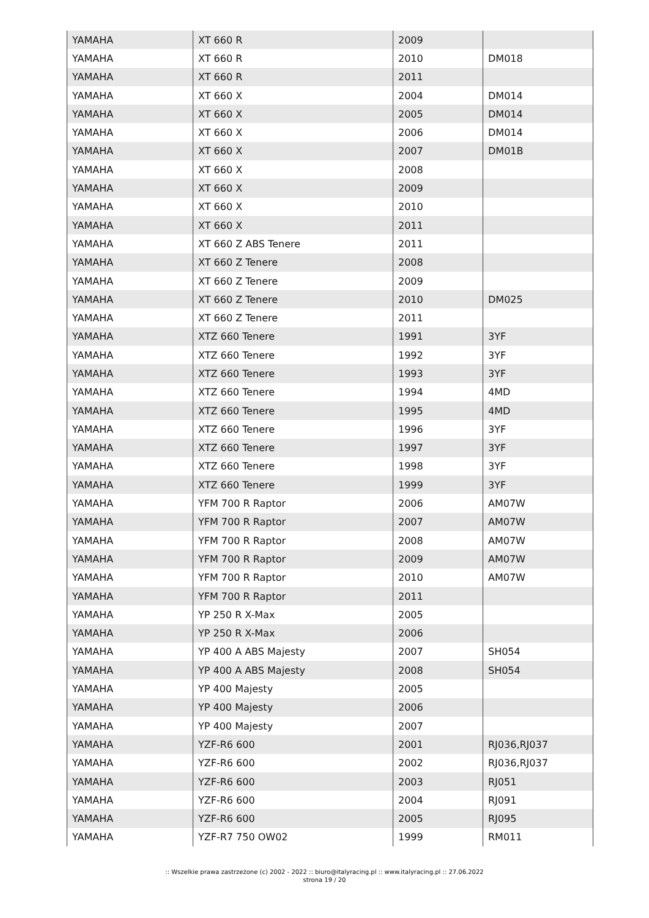| YAMAHA | XT 660 R | 2009 | |
| YAMAHA | XT 660 R | 2010 | DM018 |
| YAMAHA | XT 660 R | 2011 | |
| YAMAHA | XT 660 X | 2004 | DM014 |
| YAMAHA | XT 660 X | 2005 | DM014 |
| YAMAHA | XT 660 X | 2006 | DM014 |
| YAMAHA | XT 660 X | 2007 | DM01B |
| YAMAHA | XT 660 X | 2008 | |
| YAMAHA | XT 660 X | 2009 | |
| YAMAHA | XT 660 X | 2010 | |
| YAMAHA | XT 660 X | 2011 | |
| YAMAHA | XT 660 Z ABS Tenere | 2011 | |
| YAMAHA | XT 660 Z Tenere | 2008 | |
| YAMAHA | XT 660 Z Tenere | 2009 | |
| YAMAHA | XT 660 Z Tenere | 2010 | DM025 |
| YAMAHA | XT 660 Z Tenere | 2011 | |
| YAMAHA | XTZ 660 Tenere | 1991 | 3YF |
| YAMAHA | XTZ 660 Tenere | 1992 | 3YF |
| YAMAHA | XTZ 660 Tenere | 1993 | 3YF |
| YAMAHA | XTZ 660 Tenere | 1994 | 4MD |
| YAMAHA | XTZ 660 Tenere | 1995 | 4MD |
| YAMAHA | XTZ 660 Tenere | 1996 | 3YF |
| YAMAHA | XTZ 660 Tenere | 1997 | 3YF |
| YAMAHA | XTZ 660 Tenere | 1998 | 3YF |
| YAMAHA | XTZ 660 Tenere | 1999 | 3YF |
| YAMAHA | YFM 700 R Raptor | 2006 | AM07W |
| YAMAHA | YFM 700 R Raptor | 2007 | AM07W |
| YAMAHA | YFM 700 R Raptor | 2008 | AM07W |
| YAMAHA | YFM 700 R Raptor | 2009 | AM07W |
| YAMAHA | YFM 700 R Raptor | 2010 | AM07W |
| YAMAHA | YFM 700 R Raptor | 2011 | |
| YAMAHA | YP 250 R X-Max | 2005 | |
| YAMAHA | YP 250 R X-Max | 2006 | |
| YAMAHA | YP 400 A ABS Majesty | 2007 | SH054 |
| YAMAHA | YP 400 A ABS Majesty | 2008 | SH054 |
| YAMAHA | YP 400 Majesty | 2005 | |
| YAMAHA | YP 400 Majesty | 2006 | |
| YAMAHA | YP 400 Majesty | 2007 | |
| YAMAHA | YZF-R6 600 | 2001 | RJ036,RJ037 |
| YAMAHA | YZF-R6 600 | 2002 | RJ036,RJ037 |
| YAMAHA | YZF-R6 600 | 2003 | RJ051 |
| YAMAHA | YZF-R6 600 | 2004 | RJ091 |
| YAMAHA | YZF-R6 600 | 2005 | RJ095 |
| YAMAHA | YZF-R7 750 OW02 | 1999 | RM011 |
:: Wszelkie prawa zastrzeżone (c) 2002 - 2022 :: biuro@italyracing.pl :: www.italyracing.pl :: 27.06.2022
strona 19 / 20